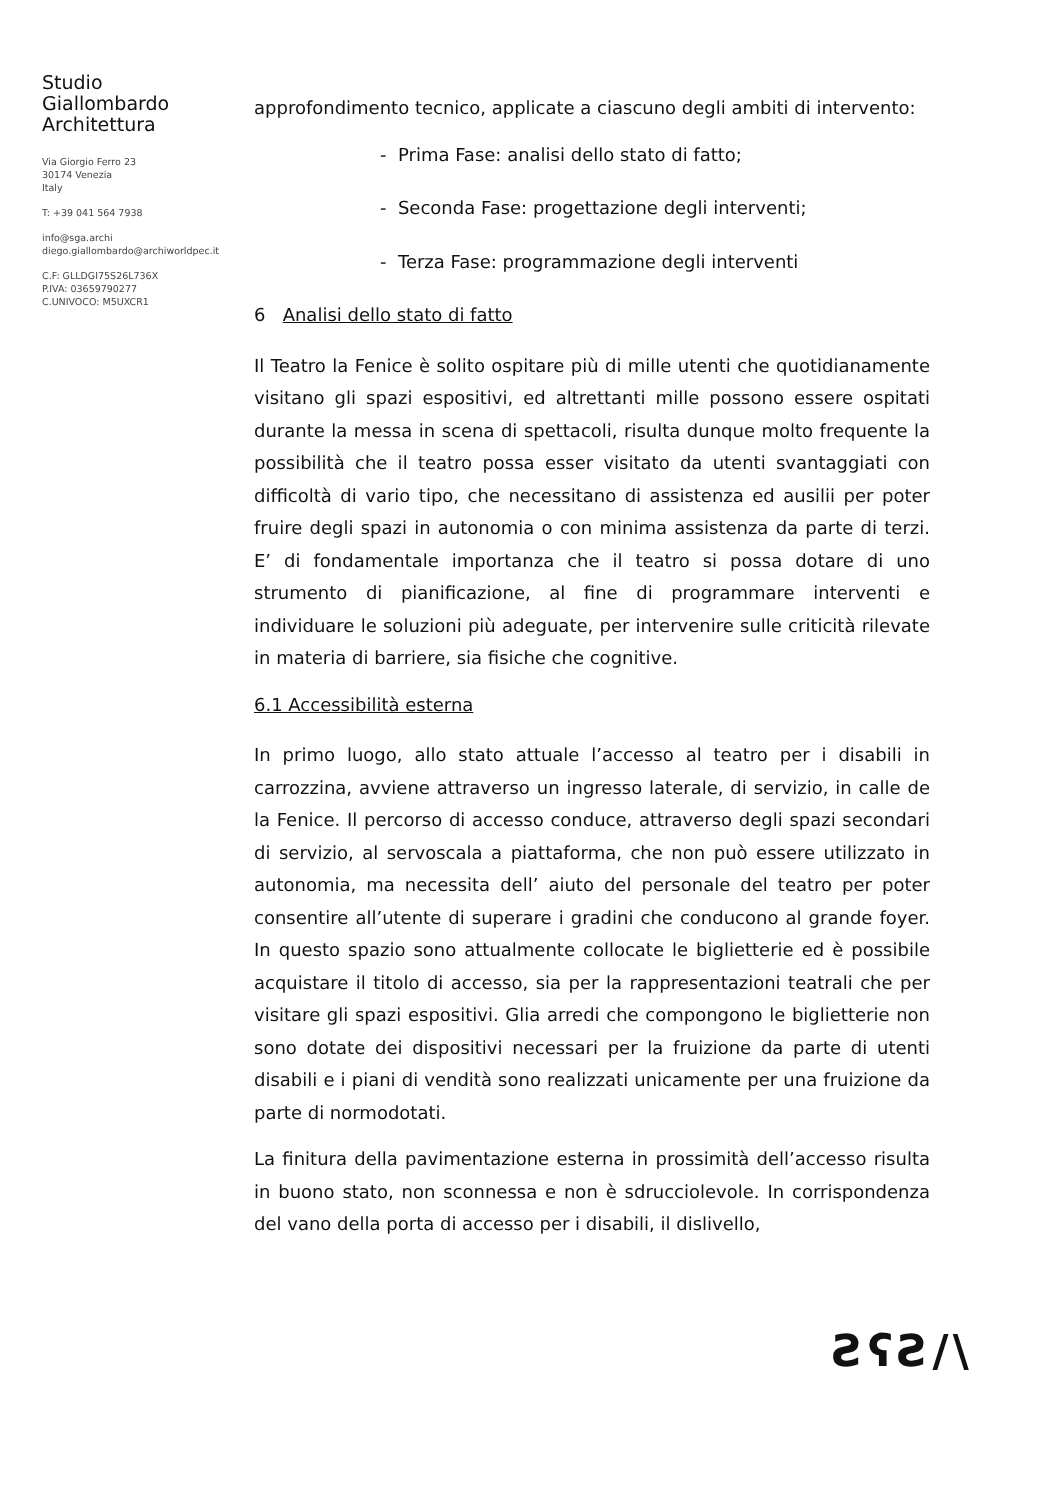Studio
Giallombardo
Architettura
Via Giorgio Ferro 23
30174 Venezia
Italy
T: +39 041 564 7938
info@sga.archi
diego.giallombardo@archiworldpec.it
C.F: GLLDGI75S26L736X
P.IVA: 03659790277
C.UNIVOCO: M5UXCR1
approfondimento tecnico, applicate a ciascuno degli ambiti di intervento:
- Prima Fase: analisi dello stato di fatto;
- Seconda Fase: progettazione degli interventi;
- Terza Fase: programmazione degli interventi
6 Analisi dello stato di fatto
Il Teatro la Fenice è solito ospitare più di mille utenti che quotidianamente visitano gli spazi espositivi, ed altrettanti mille possono essere ospitati durante la messa in scena di spettacoli, risulta dunque molto frequente la possibilità che il teatro possa esser visitato da utenti svantaggiati con difficoltà di vario tipo, che necessitano di assistenza ed ausilii per poter fruire degli spazi in autonomia o con minima assistenza da parte di terzi. E’ di fondamentale importanza che il teatro si possa dotare di uno strumento di pianificazione, al fine di programmare interventi e individuare le soluzioni più adeguate, per intervenire sulle criticità rilevate in materia di barriere, sia fisiche che cognitive.
6.1 Accessibilità esterna
In primo luogo, allo stato attuale l’accesso al teatro per i disabili in carrozzina, avviene attraverso un ingresso laterale, di servizio, in calle de la Fenice. Il percorso di accesso conduce, attraverso degli spazi secondari di servizio, al servoscala a piattaforma, che non può essere utilizzato in autonomia, ma necessita dell’ aiuto del personale del teatro per poter consentire all’utente di superare i gradini che conducono al grande foyer. In questo spazio sono attualmente collocate le biglietterie ed è possibile acquistare il titolo di accesso, sia per la rappresentazioni teatrali che per visitare gli spazi espositivi. Glia arredi che compongono le biglietterie non sono dotate dei dispositivi necessari per la fruizione da parte di utenti disabili e i piani di vendità sono realizzati unicamente per una fruizione da parte di normodotati.
La finitura della pavimentazione esterna in prossimità dell’accesso risulta in buono stato, non sconnessa e non è sdrucciolevole. In corrispondenza del vano della porta di accesso per i disabili, il dislivello,
ƧʕƧ/\